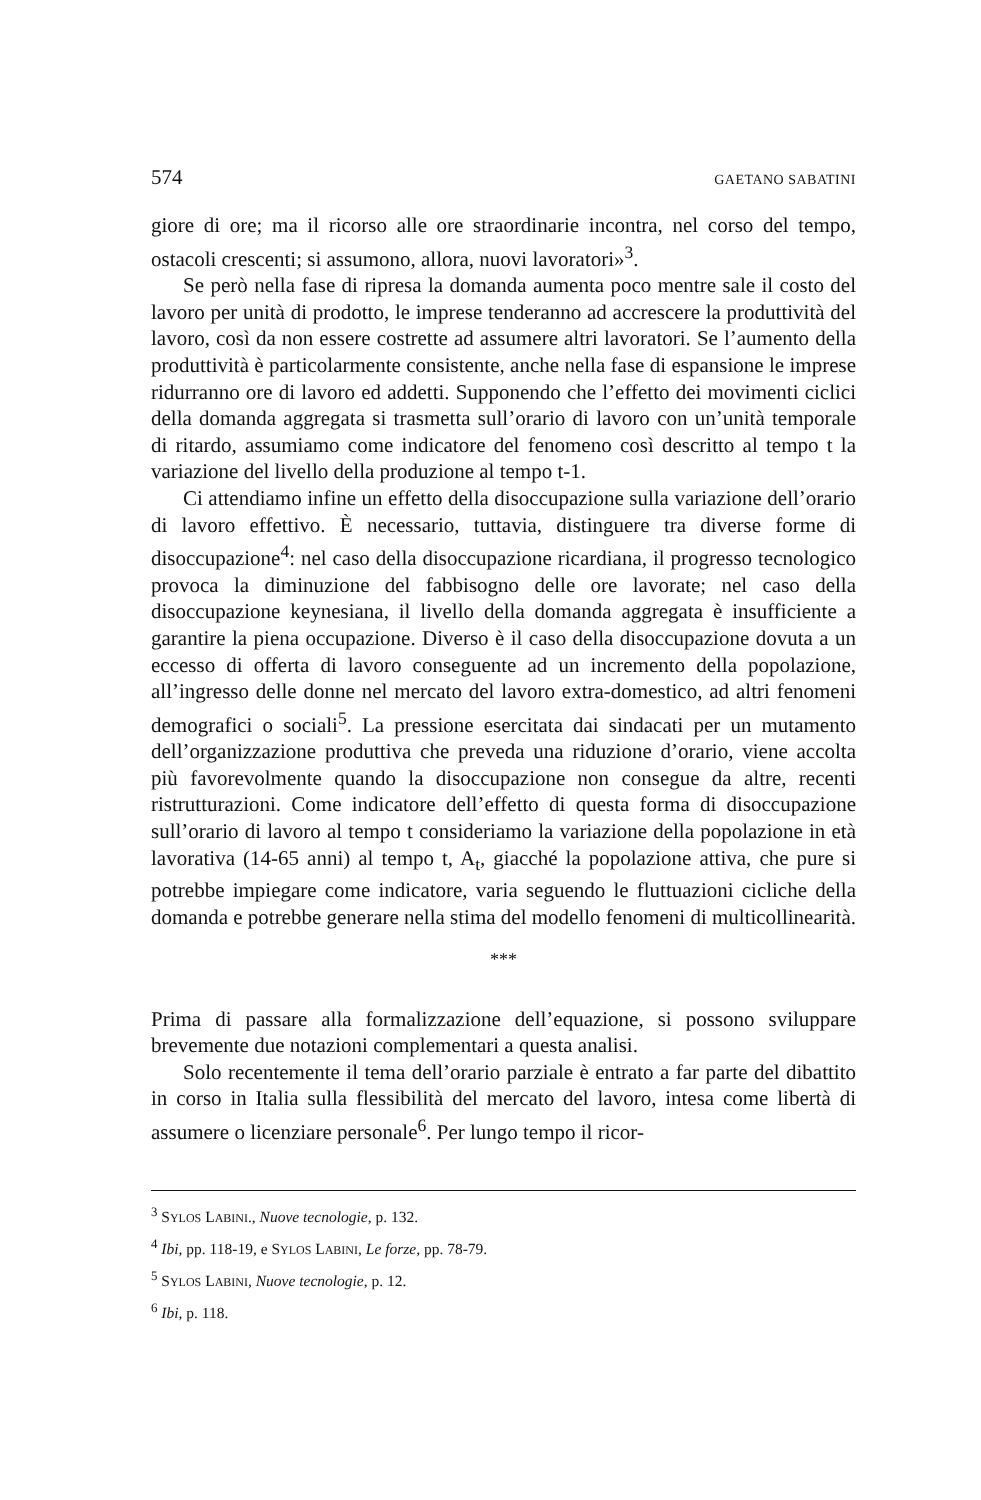574 GAETANO SABATINI
giore di ore; ma il ricorso alle ore straordinarie incontra, nel corso del tempo, ostacoli crescenti; si assumono, allora, nuovi lavoratori»<sup>3</sup>.
Se però nella fase di ripresa la domanda aumenta poco mentre sale il costo del lavoro per unità di prodotto, le imprese tenderanno ad accrescere la produttività del lavoro, così da non essere costrette ad assumere altri lavoratori. Se l’aumento della produttività è particolarmente consistente, anche nella fase di espansione le imprese ridurranno ore di lavoro ed addetti. Supponendo che l’effetto dei movimenti ciclici della domanda aggregata si trasmetta sull’orario di lavoro con un’unità temporale di ritardo, assumiamo come indicatore del fenomeno così descritto al tempo t la variazione del livello della produzione al tempo t-1.
Ci attendiamo infine un effetto della disoccupazione sulla variazione dell’orario di lavoro effettivo. È necessario, tuttavia, distinguere tra diverse forme di disoccupazione<sup>4</sup>: nel caso della disoccupazione ricardiana, il progresso tecnologico provoca la diminuzione del fabbisogno delle ore lavorate; nel caso della disoccupazione keynesiana, il livello della domanda aggregata è insufficiente a garantire la piena occupazione. Diverso è il caso della disoccupazione dovuta a un eccesso di offerta di lavoro conseguente ad un incremento della popolazione, all’ingresso delle donne nel mercato del lavoro extra-domestico, ad altri fenomeni demografici o sociali<sup>5</sup>. La pressione esercitata dai sindacati per un mutamento dell’organizzazione produttiva che preveda una riduzione d’orario, viene accolta più favorevolmente quando la disoccupazione non consegue da altre, recenti ristrutturazioni. Come indicatore dell’effetto di questa forma di disoccupazione sull’orario di lavoro al tempo t consideriamo la variazione della popolazione in età lavorativa (14-65 anni) al tempo t, A<sub>t</sub>, giacché la popolazione attiva, che pure si potrebbe impiegare come indicatore, varia seguendo le fluttuazioni cicliche della domanda e potrebbe generare nella stima del modello fenomeni di multicollinearità.
***
Prima di passare alla formalizzazione dell’equazione, si possono sviluppare brevemente due notazioni complementari a questa analisi.
Solo recentemente il tema dell’orario parziale è entrato a far parte del dibattito in corso in Italia sulla flessibilità del mercato del lavoro, intesa come libertà di assumere o licenziare personale<sup>6</sup>. Per lungo tempo il ricor-
<sup>3</sup> SYLOS LABINI., Nuove tecnologie, p. 132.
<sup>4</sup> Ibi, pp. 118-19, e SYLOS LABINI, Le forze, pp. 78-79.
<sup>5</sup> SYLOS LABINI, Nuove tecnologie, p. 12.
<sup>6</sup> Ibi, p. 118.